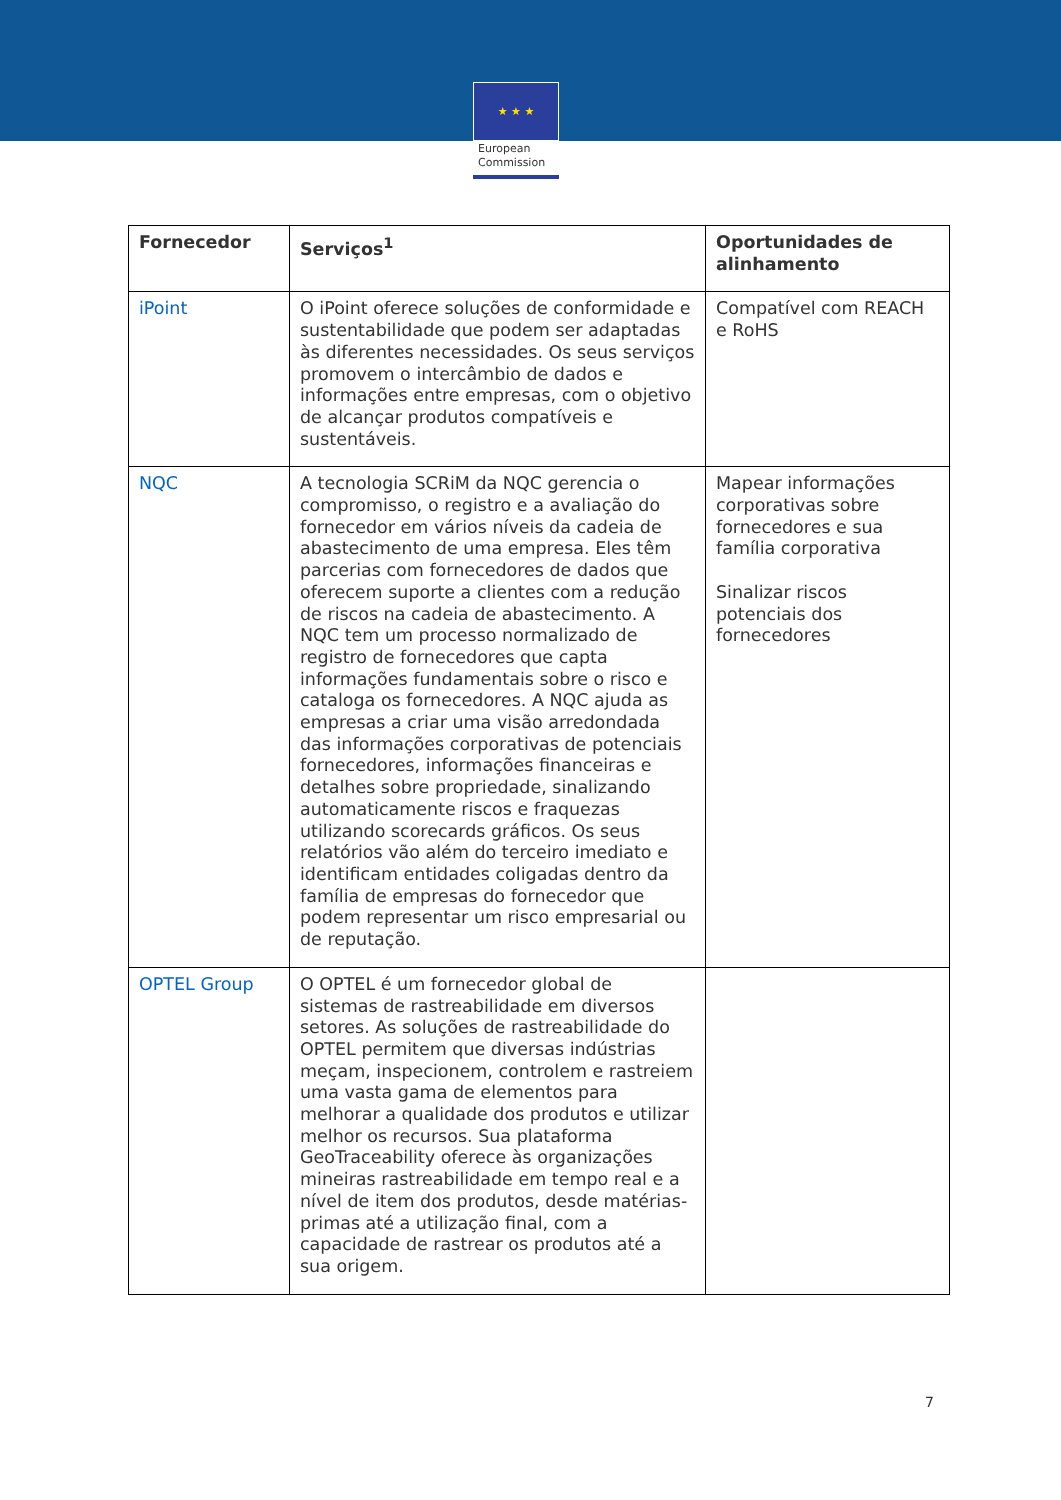★ ★ ★
European
Commission
| Fornecedor | Serviços<sup>1</sup> | Oportunidades de alinhamento |
| --- | --- | --- |
| iPoint | O iPoint oferece soluções de conformidade e sustentabilidade que podem ser adaptadas às diferentes necessidades. Os seus serviços promovem o intercâmbio de dados e informações entre empresas, com o objetivo de alcançar produtos compatíveis e sustentáveis. | Compatível com REACH e RoHS |
| NQC | A tecnologia SCRiM da NQC gerencia o compromisso, o registro e a avaliação do fornecedor em vários níveis da cadeia de abastecimento de uma empresa. Eles têm parcerias com fornecedores de dados que oferecem suporte a clientes com a redução de riscos na cadeia de abastecimento. A NQC tem um processo normalizado de registro de fornecedores que capta informações fundamentais sobre o risco e cataloga os fornecedores. A NQC ajuda as empresas a criar uma visão arredondada das informações corporativas de potenciais fornecedores, informações financeiras e detalhes sobre propriedade, sinalizando automaticamente riscos e fraquezas utilizando scorecards gráficos. Os seus relatórios vão além do terceiro imediato e identificam entidades coligadas dentro da família de empresas do fornecedor que podem representar um risco empresarial ou de reputação. | Mapear informações corporativas sobre fornecedores e sua família corporativa Sinalizar riscos potenciais dos fornecedores |
| OPTEL Group | O OPTEL é um fornecedor global de sistemas de rastreabilidade em diversos setores. As soluções de rastreabilidade do OPTEL permitem que diversas indústrias meçam, inspecionem, controlem e rastreiem uma vasta gama de elementos para melhorar a qualidade dos produtos e utilizar melhor os recursos. Sua plataforma GeoTraceability oferece às organizações mineiras rastreabilidade em tempo real e a nível de item dos produtos, desde matérias-primas até a utilização final, com a capacidade de rastrear os produtos até a sua origem. | |
7